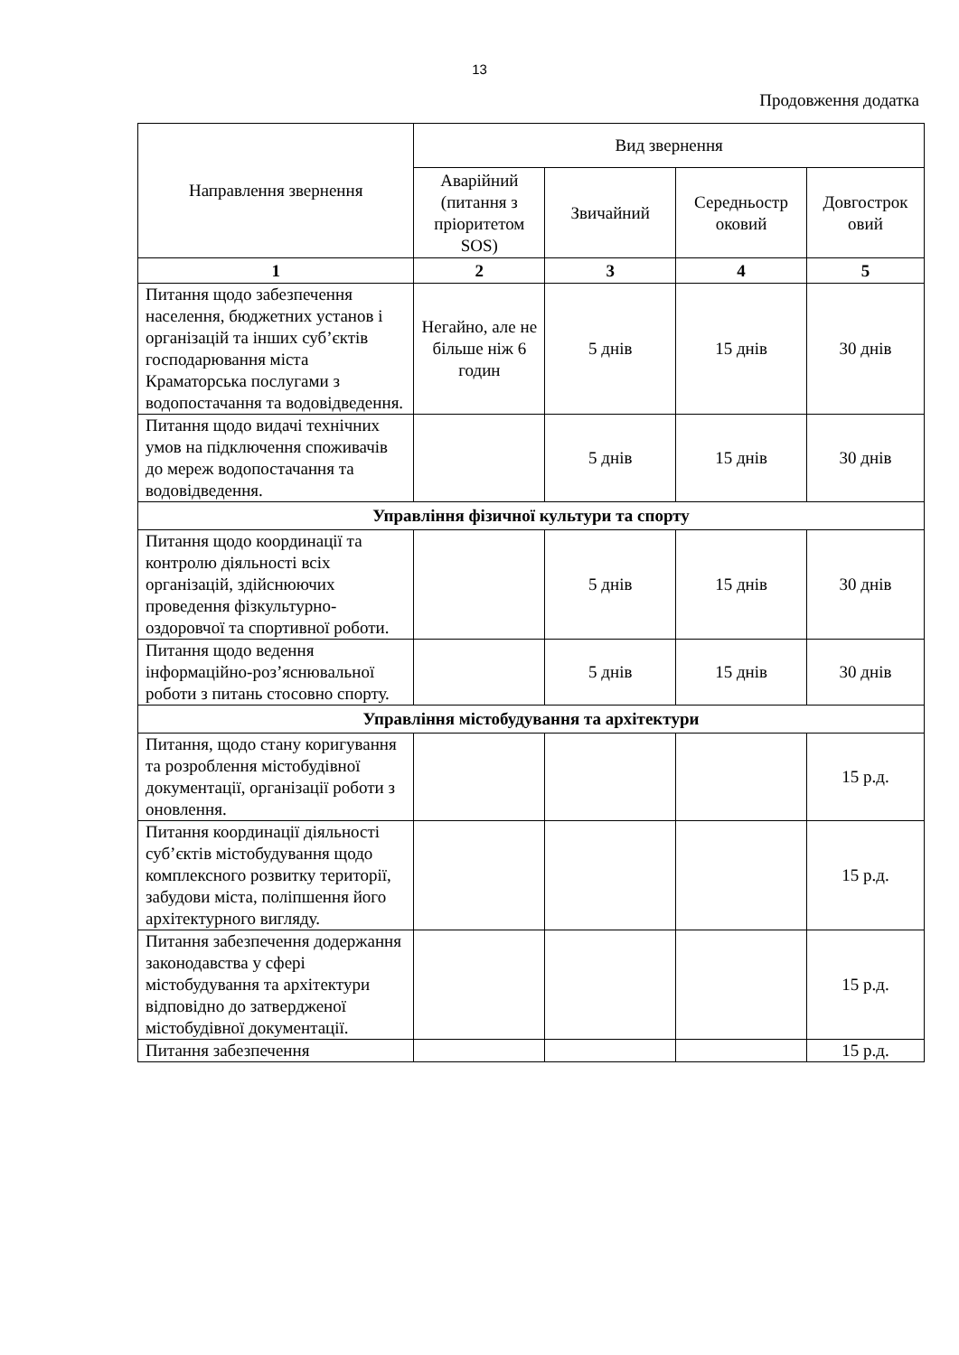13
Продовження додатка
| Направлення звернення | Вид звернення | | | |
| --- | --- | --- | --- | --- |
| | Аварійний (питання з пріоритетом SOS) | Звичайний | Середньостр оковий | Довгострок овий |
| 1 | 2 | 3 | 4 | 5 |
| Питання щодо забезпечення населення, бюджетних установ і організацій та інших суб’єктів господарювання міста Краматорська послугами з водопостачання та водовідведення. | Негайно, але не більше ніж 6 годин | 5 днів | 15 днів | 30 днів |
| Питання щодо видачі технічних умов на підключення споживачів до мереж водопостачання та водовідведення. | | 5 днів | 15 днів | 30 днів |
| Управління фізичної культури та спорту | | | | |
| Питання щодо координації та контролю діяльності всіх організацій, здійснюючих проведення фізкультурно-оздоровчої та спортивної роботи. | | 5 днів | 15 днів | 30 днів |
| Питання щодо ведення інформаційно-роз’яснювальної роботи з питань стосовно спорту. | | 5 днів | 15 днів | 30 днів |
| Управління містобудування та архітектури | | | | |
| Питання, щодо стану коригування та розроблення містобудівної документації, організації роботи з оновлення. | | | | 15 р.д. |
| Питання координації діяльності суб’єктів містобудування щодо комплексного розвитку території, забудови міста, поліпшення його архітектурного вигляду. | | | | 15 р.д. |
| Питання забезпечення додержання законодавства у сфері містобудування та архітектури відповідно до затвердженої містобудівної документації. | | | | 15 р.д. |
| Питання забезпечення | | | | 15 р.д. |